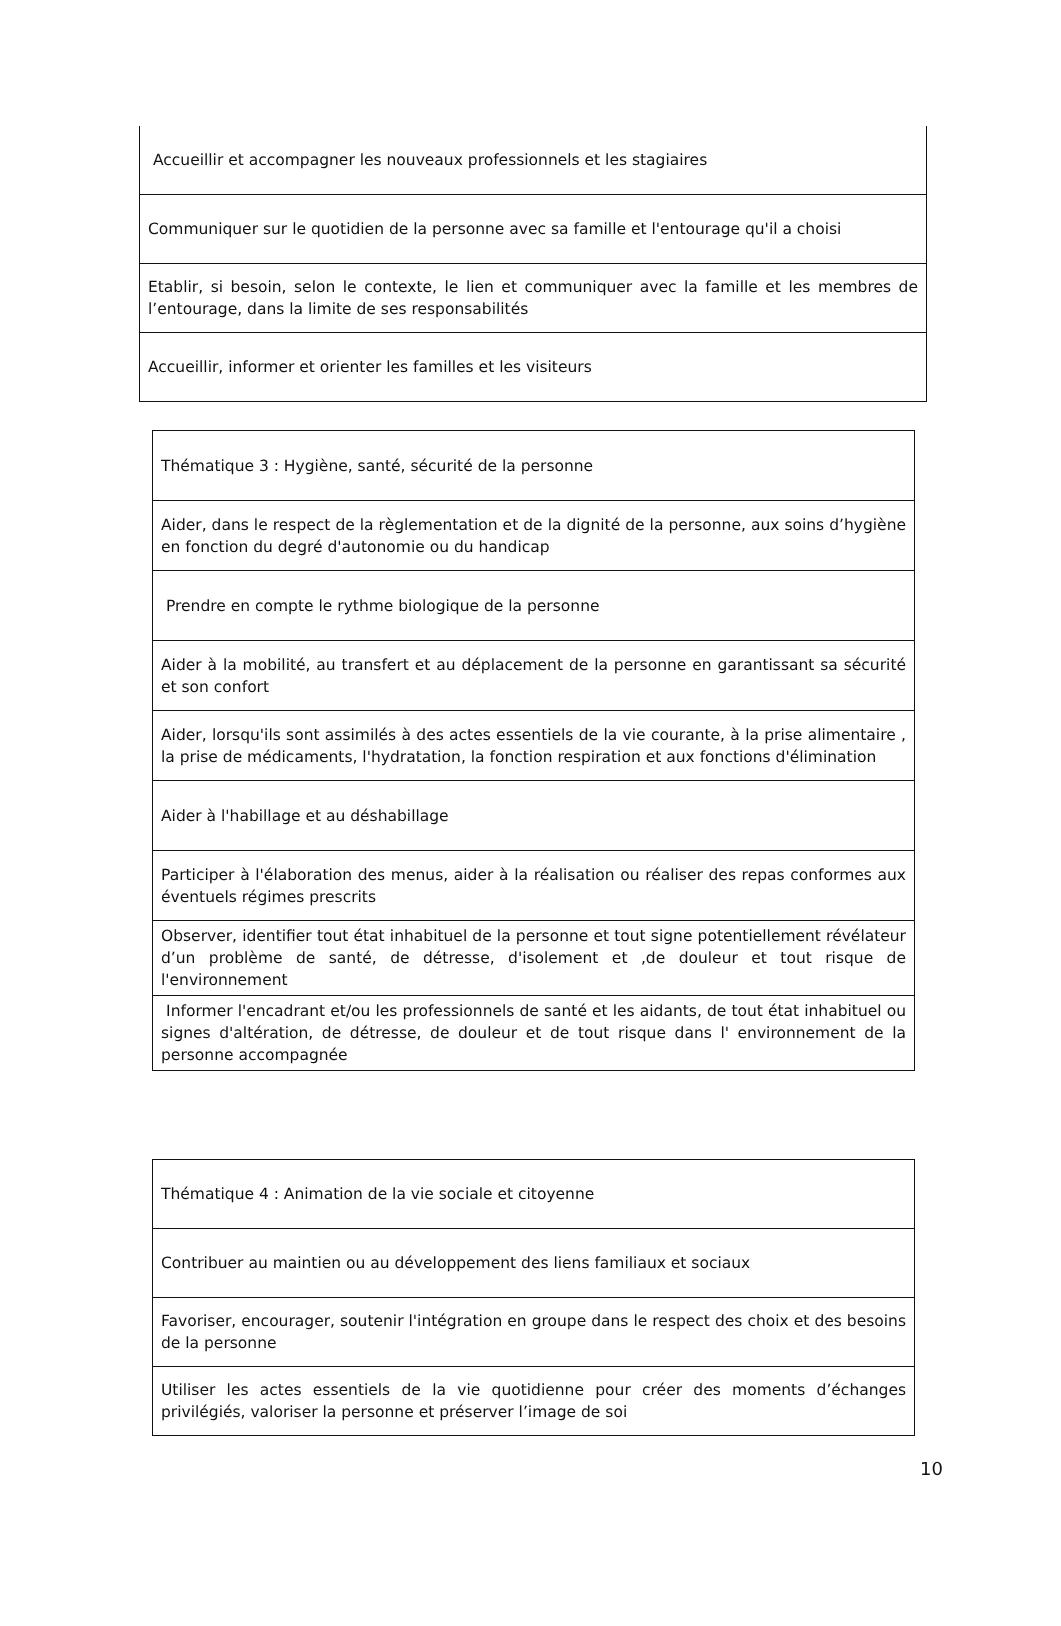| Accueillir et accompagner les nouveaux professionnels et les stagiaires |
| Communiquer sur le quotidien de la personne avec sa famille et l'entourage qu'il a choisi |
| Etablir, si besoin, selon le contexte, le lien et communiquer avec la famille et les membres de l’entourage, dans la limite de ses responsabilités |
| Accueillir, informer et orienter les familles et les visiteurs |
| Thématique 3 : Hygiène, santé, sécurité de la personne |
| Aider, dans le respect de la règlementation et de la dignité de la personne, aux soins d’hygiène en fonction du degré d'autonomie ou du handicap |
| Prendre en compte le rythme biologique de la personne |
| Aider à la mobilité, au transfert et au déplacement de la personne en garantissant sa sécurité et son confort |
| Aider, lorsqu'ils sont assimilés à des actes essentiels de la vie courante, à la prise alimentaire , la prise de médicaments, l'hydratation, la fonction respiration et aux fonctions d'élimination |
| Aider à l'habillage et au déshabillage |
| Participer à l'élaboration des menus, aider à la réalisation ou réaliser des repas conformes aux éventuels régimes prescrits |
| Observer, identifier tout état inhabituel de la personne et tout signe potentiellement révélateur d’un problème de santé, de détresse, d'isolement et ,de douleur et tout risque de l'environnement |
| Informer l'encadrant et/ou les professionnels de santé et les aidants, de tout état inhabituel ou signes d'altération, de détresse, de douleur et de tout risque dans l' environnement de la personne accompagnée |
| Thématique 4 : Animation de la vie sociale et citoyenne |
| Contribuer au maintien ou au développement des liens familiaux et sociaux |
| Favoriser, encourager, soutenir l'intégration en groupe dans le respect des choix et des besoins de la personne |
| Utiliser les actes essentiels de la vie quotidienne pour créer des moments d’échanges privilégiés, valoriser la personne et préserver l’image de soi |
10